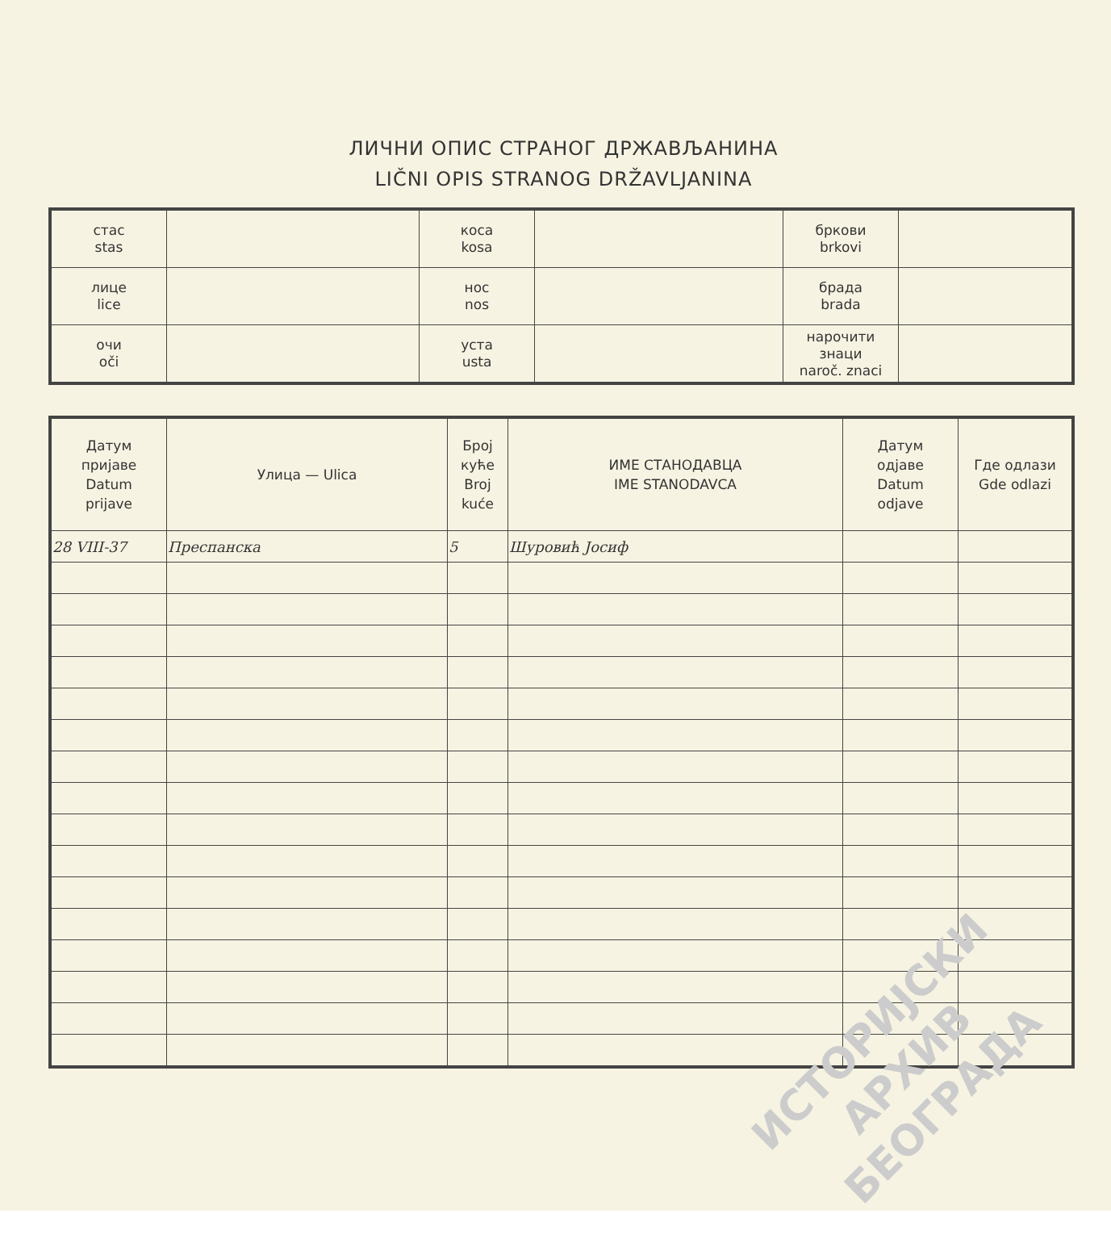ЛИЧНИ ОПИС СТРАНОГ ДРЖАВЉАНИНА
LIČNI OPIS STRANOG DRŽAVLJANINA
| стас stas | | коса kosa | | бркови brkovi | |
| лице lice | | нос nos | | брада brada | |
| очи oči | | уста usta | | нарочити знаци naroč. znaci | |
| Датум пријаве Datum prijave | Улица — Ulica | Број куће Broj kuće | ИМЕ СТАНОДАВЦА IME STANODAVCA | Датум одјаве Datum odjave | Где одлази Gde odlazi |
| --- | --- | --- | --- | --- | --- |
| 28 VIII-37 | Преспанска | 5 | Шуровић Јосиф | | |
ИСТОРИЈСКИ
АРХИВ
БЕОГРАДА